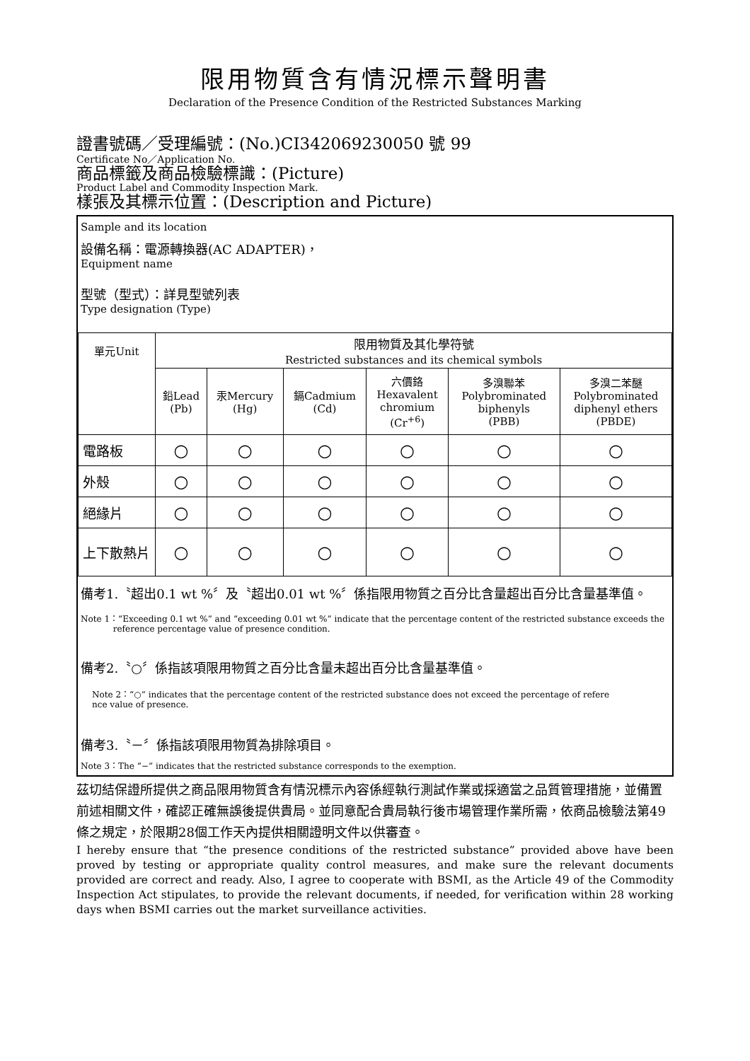限用物質含有情況標示聲明書
Declaration of the Presence Condition of the Restricted Substances Marking
證書號碼／受理編號：(No.)CI342069230050 號 99
Certificate No／Application No.
商品標籤及商品檢驗標識：(Picture)
Product Label and Commodity Inspection Mark.
樣張及其標示位置：(Description and Picture)
Sample and its location
設備名稱：電源轉換器(AC ADAPTER)，
Equipment name
型號（型式）：詳見型號列表
Type designation (Type)
| 單元Unit | 限用物質及其化學符號 Restricted substances and its chemical symbols | | | | | |
| | 鉛Lead (Pb) | 汞Mercury (Hg) | 鎘Cadmium (Cd) | 六價鉻 Hexavalent chromium (Cr<sup>+6</sup>) | 多溴聯苯 Polybrominated biphenyls (PBB) | 多溴二苯醚 Polybrominated diphenyl ethers (PBDE) |
| 電路板 | ○ | ○ | ○ | ○ | ○ | ○ |
| 外殼 | ○ | ○ | ○ | ○ | ○ | ○ |
| 絕緣片 | ○ | ○ | ○ | ○ | ○ | ○ |
| 上下散熱片 | ○ | ○ | ○ | ○ | ○ | ○ |
備考1.〝超出0.1 wt %〞及〝超出0.01 wt %〞係指限用物質之百分比含量超出百分比含量基準值。
Note 1：“Exceeding 0.1 wt %” and “exceeding 0.01 wt %” indicate that the percentage content of the restricted substance exceeds the
reference percentage value of presence condition.
備考2.〝○〞係指該項限用物質之百分比含量未超出百分比含量基準值。
Note 2：“○” indicates that the percentage content of the restricted substance does not exceed the percentage of refere
nce value of presence.
備考3.〝－〞係指該項限用物質為排除項目。
Note 3：The “−” indicates that the restricted substance corresponds to the exemption.
茲切結保證所提供之商品限用物質含有情況標示內容係經執行測試作業或採適當之品質管理措施，並備置前述相關文件，確認正確無誤後提供貴局。並同意配合貴局執行後市場管理作業所需，依商品檢驗法第49條之規定，於限期28個工作天內提供相關證明文件以供審查。
I hereby ensure that “the presence conditions of the restricted substance” provided above have been proved by testing or appropriate quality control measures, and make sure the relevant documents provided are correct and ready. Also, I agree to cooperate with BSMI, as the Article 49 of the Commodity Inspection Act stipulates, to provide the relevant documents, if needed, for verification within 28 working days when BSMI carries out the market surveillance activities.